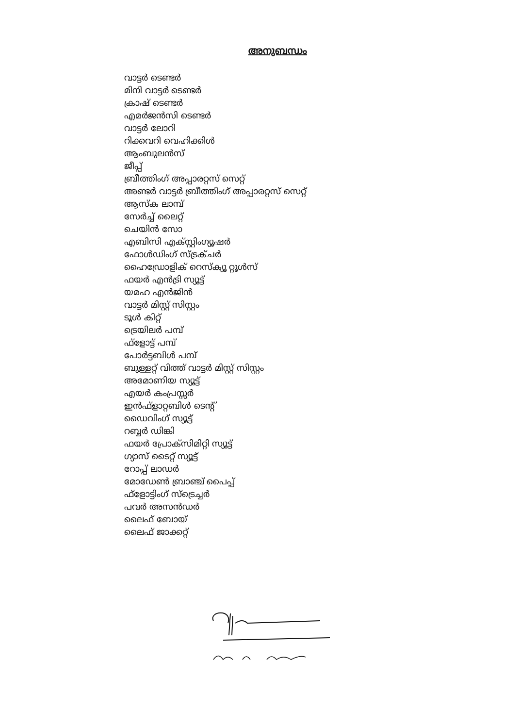അനുബന്ധം
വാട്ടർ ടെണ്ടർ
മിനി വാട്ടർ ടെണ്ടർ
ക്രാഷ് ടെണ്ടർ
എമർജൻസി ടെണ്ടർ
വാട്ടർ ലോറി
റിക്കവറി വെഹിക്കിൾ
ആംബുലൻസ്
ജീപ്പ്
ബ്രീത്തിംഗ് അപ്പാരറ്റസ് സെറ്റ്
അണ്ടർ വാട്ടർ ബ്രീത്തിംഗ് അപ്പാരറ്റസ് സെറ്റ്
ആസ്ക ലാമ്പ്
സേർച്ച് ലൈറ്റ്
ചെയിൻ സോ
എബിസി എക്സ്റ്റിംഗ്യൂഷർ
ഫോൾഡിംഗ് സ്ട്രക്ചർ
ഹൈഡ്രോളിക് റെസ്ക്യൂ റ്റൂൾസ്
ഫയർ എൻട്രി സ്യൂട്ട്
യമഹ എൻജിൻ
വാട്ടർ മിസ്റ്റ് സിസ്റ്റം
ടൂൾ കിറ്റ്
ട്രെയിലർ പമ്പ്
ഫ്ളോട്ട് പമ്പ്
പോർട്ടബിൾ പമ്പ്
ബുള്ളറ്റ് വിത്ത് വാട്ടർ മിസ്റ്റ് സിസ്റ്റം
അമോണിയ സ്യൂട്ട്
എയർ കംപ്രസ്സർ
ഇൻഫ്ളാറ്റബിൾ ടെന്റ്
ഡൈവിംഗ് സ്യൂട്ട്
റബ്ബർ ഡിങ്കി
ഫയർ പ്രോക്സിമിറ്റി സ്യൂട്ട്
ഗ്യാസ് ടൈറ്റ് സ്യൂട്ട്
റോപ്പ് ലാഡർ
മോഡേൺ ബ്രാഞ്ച് പൈപ്പ്
ഫ്ളോട്ടിംഗ് സ്ട്രെച്ചർ
പവർ അസൻഡർ
ലൈഫ് ബോയ്
ലൈഫ് ജാക്കറ്റ്